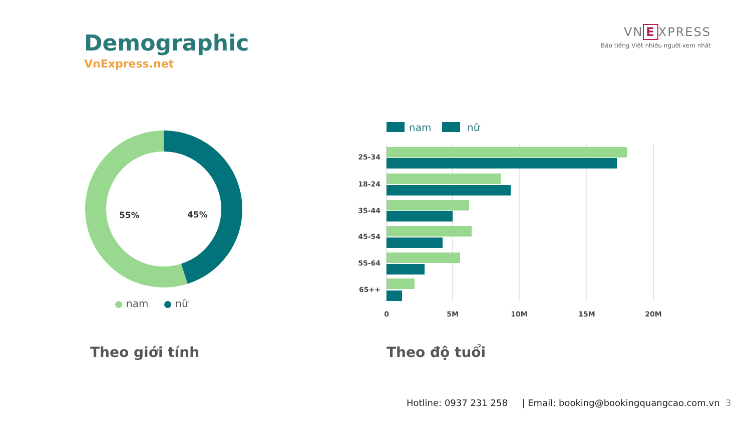Demographic
VnExpress.net
VN E XPRESS
Báo tiếng Việt nhiều người xem nhất
55%
45%
nam nữ
nam
nữ
25-34
18-24
35-44
45-54
55-64
65++
0
5M
10M
15M
20M
Theo giới tính Theo độ tuổi
Hotline: 0937 231 258 | Email: booking@bookingquangcao.com.vn 3